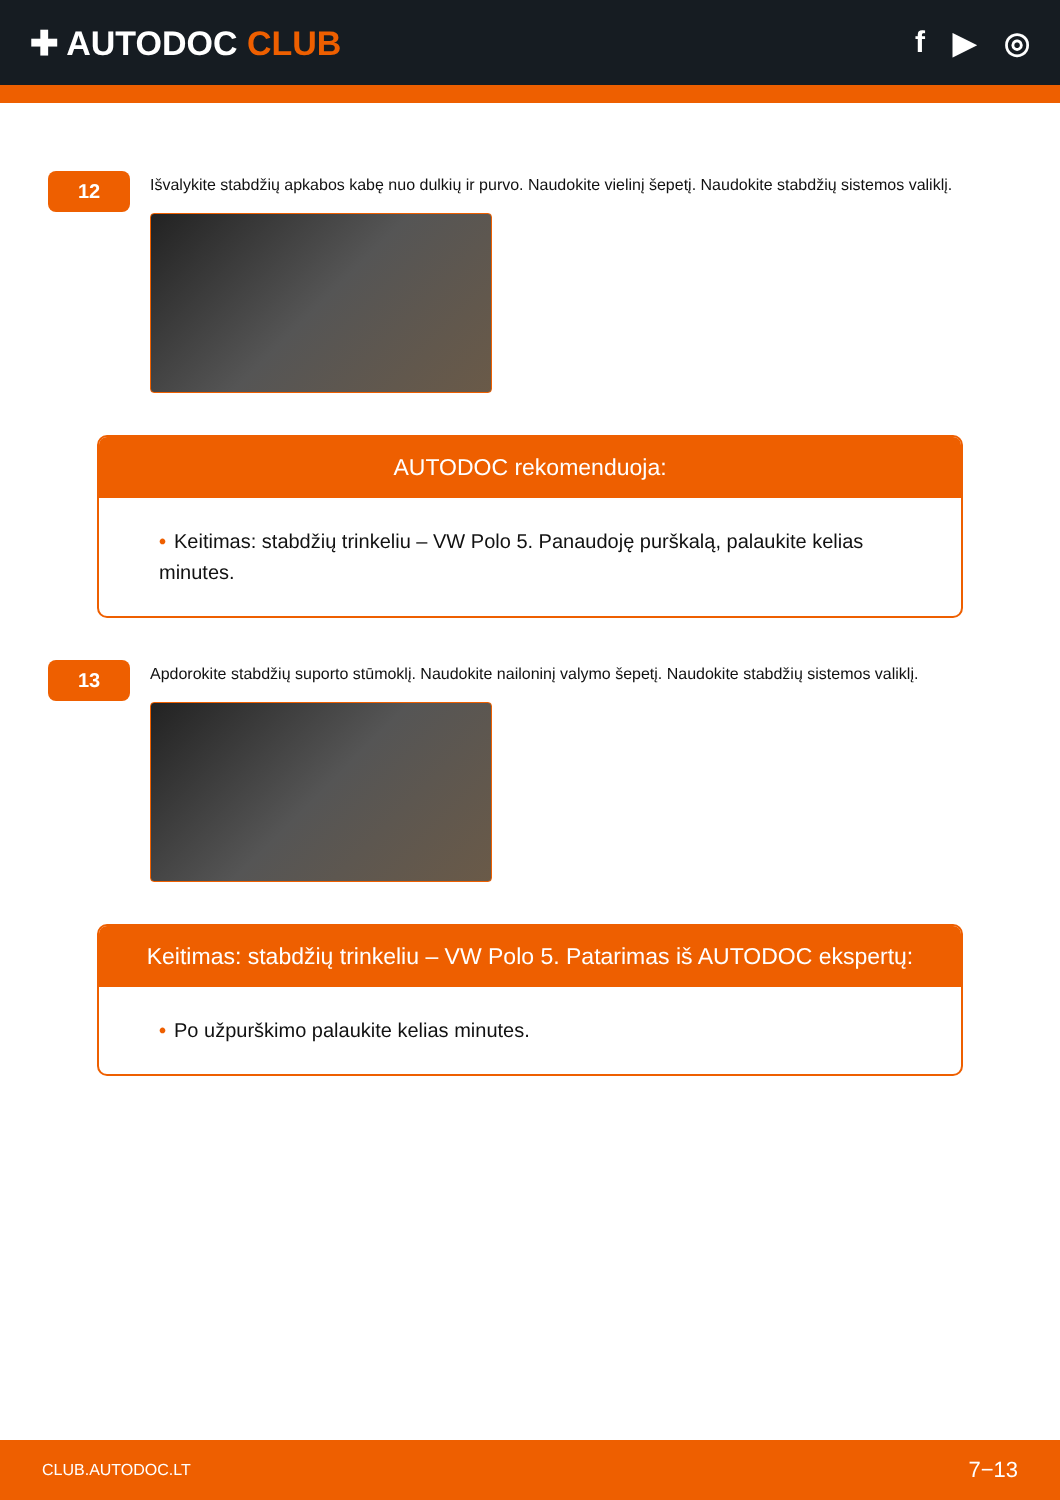✚ AUTODOC CLUB f ▶ ◎
12
Išvalykite stabdžių apkabos kabę nuo dulkių ir purvo. Naudokite vielinį šepetį. Naudokite stabdžių sistemos valiklį.
AUTODOC rekomenduoja:
• Keitimas: stabdžių trinkeliu – VW Polo 5. Panaudoję purškalą, palaukite kelias minutes.
13
Apdorokite stabdžių suporto stūmoklį. Naudokite nailoninį valymo šepetį. Naudokite stabdžių sistemos valiklį.
Keitimas: stabdžių trinkeliu – VW Polo 5. Patarimas iš AUTODOC ekspertų:
• Po užpurškimo palaukite kelias minutes.
CLUB.AUTODOC.LT 7−13